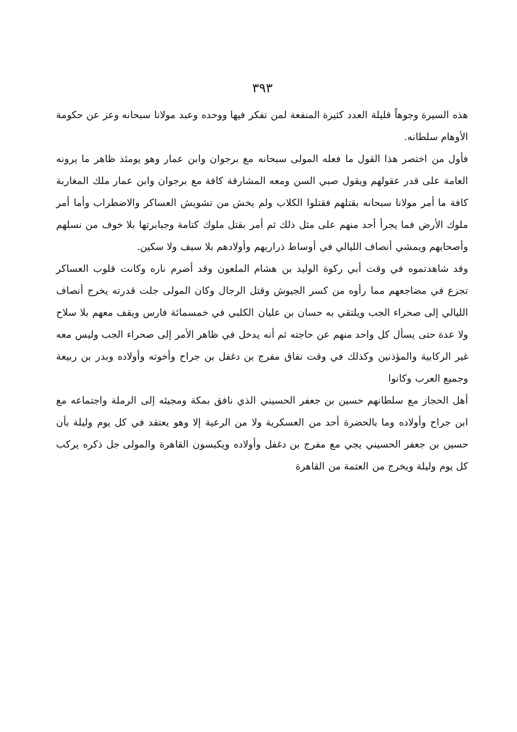٣٩٣
هذه السيرة وجوهاً قليلة العدد كثيرة المنفعة لمن تفكر فيها ووحده وعبد مولانا سبحانه وعز عن حكومة الأوهام سلطانه.
فأول من اختصر هذا القول ما فعله المولى سبحانه مع برجوان وابن عمار وهو يومئذ ظاهر ما يرونه العامة على قدر عقولهم ويقول صبي السن ومعه المشارقة كافة مع برجوان وابن عمار ملك المغاربة كافة ما أمر مولانا سبحانه بقتلهم فقتلوا الكلاب ولم يخش من تشويش العساكر والاضطراب وأما أمر ملوك الأرض فما يجرأ أحد منهم على مثل ذلك ثم أمر بقتل ملوك كتامة وجبابرتها بلا خوف من نسلهم وأصحابهم ويمشي أنصاف الليالي في أوساط ذراريهم وأولادهم بلا سيف ولا سكين.
وقد شاهدتموه في وقت أبي ركوة الوليد بن هشام الملعون وقد أضرم ناره وكانت قلوب العساكر تجزع في مضاجعهم مما رأوه من كسر الجيوش وقتل الرجال وكان المولى جلت قدرته يخرج أنصاف الليالي إلى صحراء الجب ويلتقي به حسان بن عليان الكلبي في خمسمائة فارس ويقف معهم بلا سلاح ولا عدة حتى يسأل كل واحد منهم عن حاجته ثم أنه يدخل في ظاهر الأمر إلى صحراء الجب وليس معه غير الركابية والمؤذنين وكذلك في وقت نفاق مفرج بن دغفل بن جراح وأخوته وأولاده وبدر بن ربيعة وجميع العرب وكانوا
أهل الحجاز مع سلطانهم حسين بن جعفر الحسيني الذي نافق بمكة ومجيئه إلى الرملة واجتماعه مع ابن جراح وأولاده وما بالحضرة أحد من العسكرية ولا من الرعية إلا وهو يعتقد في كل يوم وليلة بأن حسين بن جعفر الحسيني يجي مع مفرج بن دغفل وأولاده ويكبسون القاهرة والمولى جل ذكره يركب كل يوم وليلة ويخرج من العتمة من القاهرة